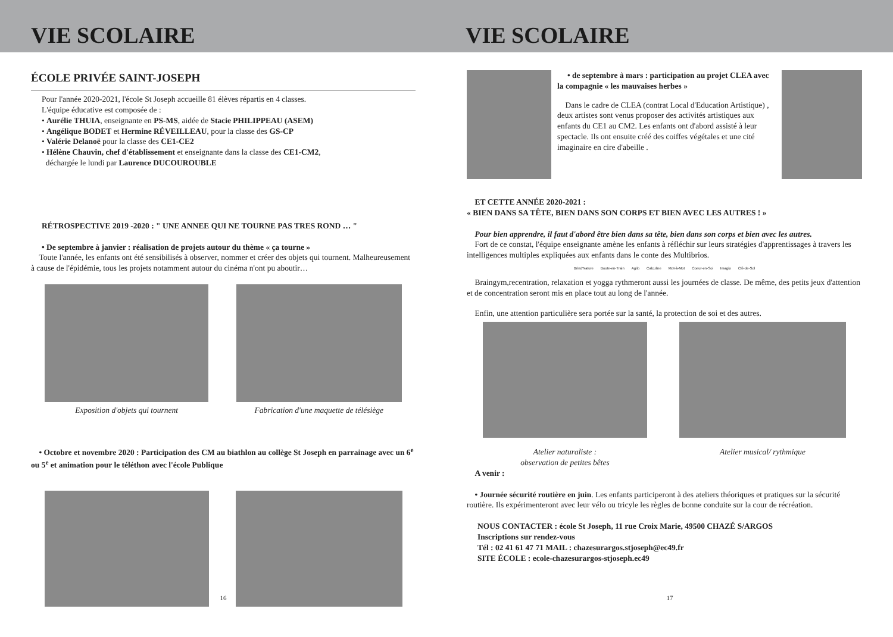VIE SCOLAIRE
ÉCOLE PRIVÉE SAINT-JOSEPH
Pour l'année 2020-2021, l'école St Joseph accueille 81 élèves répartis en 4 classes.
L'équipe éducative est composée de :
• Aurélie THUIA, enseignante en PS-MS, aidée de Stacie PHILIPPEAU (ASEM)
• Angélique BODET et Hermine RÉVEILLEAU, pour la classe des GS-CP
• Valérie Delanoë pour la classe des CE1-CE2
• Hélène Chauvin, chef d'établissement et enseignante dans la classe des CE1-CM2,
déchargée le lundi par Laurence DUCOUROUBLE
RÉTROSPECTIVE 2019 -2020 : " UNE ANNEE QUI NE TOURNE PAS TRES ROND … "
• De septembre à janvier : réalisation de projets autour du thème « ça tourne »
Toute l'année, les enfants ont été sensibilisés à observer, nommer et créer des objets qui tournent. Malheureusement à cause de l'épidémie, tous les projets notamment autour du cinéma n'ont pu aboutir…
Exposition d'objets qui tournent
Fabrication d'une maquette de télésiège
• Octobre et novembre 2020 : Participation des CM au biathlon au collège St Joseph en parrainage avec un 6<sup>e</sup> ou 5<sup>e</sup> et animation pour le téléthon avec l'école Publique
16
VIE SCOLAIRE
• de septembre à mars : participation au projet CLEA avec la compagnie « les mauvaises herbes »
Dans le cadre de CLEA (contrat Local d'Education Artistique) , deux artistes sont venus proposer des activités artistiques aux enfants du CE1 au CM2. Les enfants ont d'abord assisté à leur spectacle. Ils ont ensuite créé des coiffes végétales et une cité imaginaire en cire d'abeille .
ET CETTE ANNÉE 2020-2021 :
« BIEN DANS SA TÊTE, BIEN DANS SON CORPS ET BIEN AVEC LES AUTRES ! »
Pour bien apprendre, il faut d'abord être bien dans sa tête, bien dans son corps et bien avec les autres.
Fort de ce constat, l'équipe enseignante amène les enfants à réfléchir sur leurs stratégies d'apprentissages à travers les intelligences multiples expliquées aux enfants dans le conte des Multibrios.
Brind'Nature Boute-en-Train Agilo Calculine Mot-à-Mot Coeur-en-Soi Imagio Clé-de-Sol
Braingym,recentration, relaxation et yogga rythmeront aussi les journées de classe. De même, des petits jeux d'attention et de concentration seront mis en place tout au long de l'année.
Enfin, une attention particulière sera portée sur la santé, la protection de soi et des autres.
Atelier naturaliste :
observation de petites bêtes
Atelier musical/ rythmique
A venir :
• Journée sécurité routière en juin. Les enfants participeront à des ateliers théoriques et pratiques sur la sécurité routière. Ils expérimenteront avec leur vélo ou tricyle les règles de bonne conduite sur la cour de récréation.
NOUS CONTACTER : école St Joseph, 11 rue Croix Marie, 49500 CHAZÉ S/ARGOS
Inscriptions sur rendez-vous
Tél : 02 41 61 47 71 MAIL : chazesurargos.stjoseph@ec49.fr
SITE ÉCOLE : ecole-chazesurargos-stjoseph.ec49
17